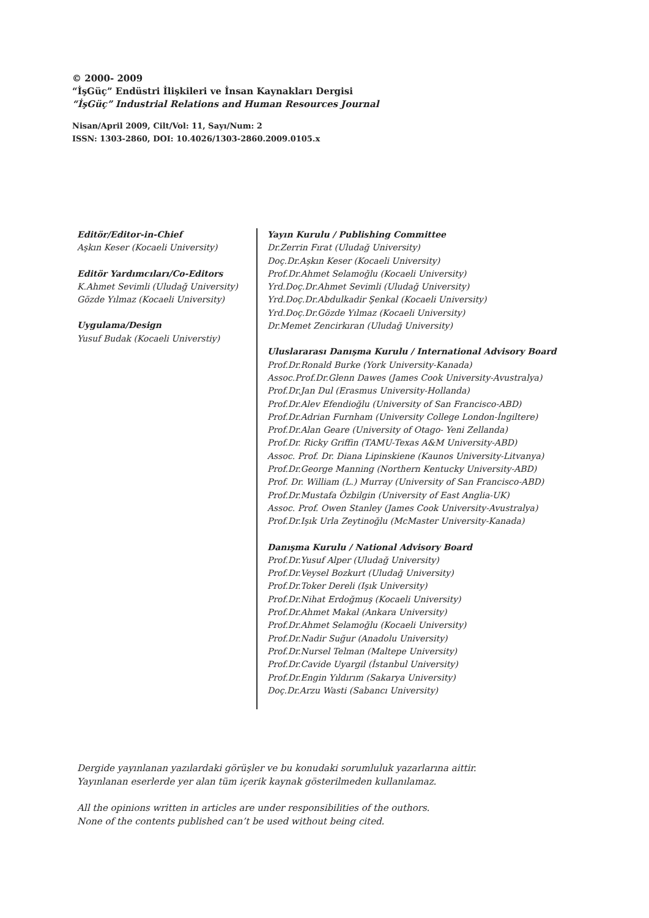© 2000- 2009
“İşGüç” Endüstri İlişkileri ve İnsan Kaynakları Dergisi
“İşGüç” Industrial Relations and Human Resources Journal
Nisan/April 2009, Cilt/Vol: 11, Sayı/Num: 2
ISSN: 1303-2860, DOI: 10.4026/1303-2860.2009.0105.x
Editör/Editor-in-Chief
Aşkın Keser (Kocaeli University)
Editör Yardımcıları/Co-Editors
K.Ahmet Sevimli (Uludağ University)
Gözde Yılmaz (Kocaeli University)
Uygulama/Design
Yusuf Budak (Kocaeli Universtiy)
Yayın Kurulu / Publishing Committee
Dr.Zerrin Fırat (Uludağ University)
Doç.Dr.Aşkın Keser (Kocaeli University)
Prof.Dr.Ahmet Selamoğlu (Kocaeli University)
Yrd.Doç.Dr.Ahmet Sevimli (Uludağ University)
Yrd.Doç.Dr.Abdulkadir Şenkal (Kocaeli University)
Yrd.Doç.Dr.Gözde Yılmaz (Kocaeli University)
Dr.Memet Zencirkıran (Uludağ University)
Uluslararası Danışma Kurulu / International Advisory Board
Prof.Dr.Ronald Burke (York University-Kanada)
Assoc.Prof.Dr.Glenn Dawes (James Cook University-Avustralya)
Prof.Dr.Jan Dul (Erasmus University-Hollanda)
Prof.Dr.Alev Efendioğlu (University of San Francisco-ABD)
Prof.Dr.Adrian Furnham (University College London-İngiltere)
Prof.Dr.Alan Geare (University of Otago- Yeni Zellanda)
Prof.Dr. Ricky Griffin (TAMU-Texas A&M University-ABD)
Assoc. Prof. Dr. Diana Lipinskiene (Kaunos University-Litvanya)
Prof.Dr.George Manning (Northern Kentucky University-ABD)
Prof. Dr. William (L.) Murray (University of San Francisco-ABD)
Prof.Dr.Mustafa Özbilgin (University of East Anglia-UK)
Assoc. Prof. Owen Stanley (James Cook University-Avustralya)
Prof.Dr.Işık Urla Zeytinoğlu (McMaster University-Kanada)
Danışma Kurulu / National Advisory Board
Prof.Dr.Yusuf Alper (Uludağ University)
Prof.Dr.Veysel Bozkurt (Uludağ University)
Prof.Dr.Toker Dereli (Işık University)
Prof.Dr.Nihat Erdoğmuş (Kocaeli University)
Prof.Dr.Ahmet Makal (Ankara University)
Prof.Dr.Ahmet Selamoğlu (Kocaeli University)
Prof.Dr.Nadir Suğur (Anadolu University)
Prof.Dr.Nursel Telman (Maltepe University)
Prof.Dr.Cavide Uyargil (İstanbul University)
Prof.Dr.Engin Yıldırım (Sakarya University)
Doç.Dr.Arzu Wasti (Sabancı University)
Dergide yayınlanan yazılardaki görüşler ve bu konudaki sorumluluk yazarlarına aittir.
Yayınlanan eserlerde yer alan tüm içerik kaynak gösterilmeden kullanılamaz.
All the opinions written in articles are under responsibilities of the outhors.
None of the contents published can’t be used without being cited.